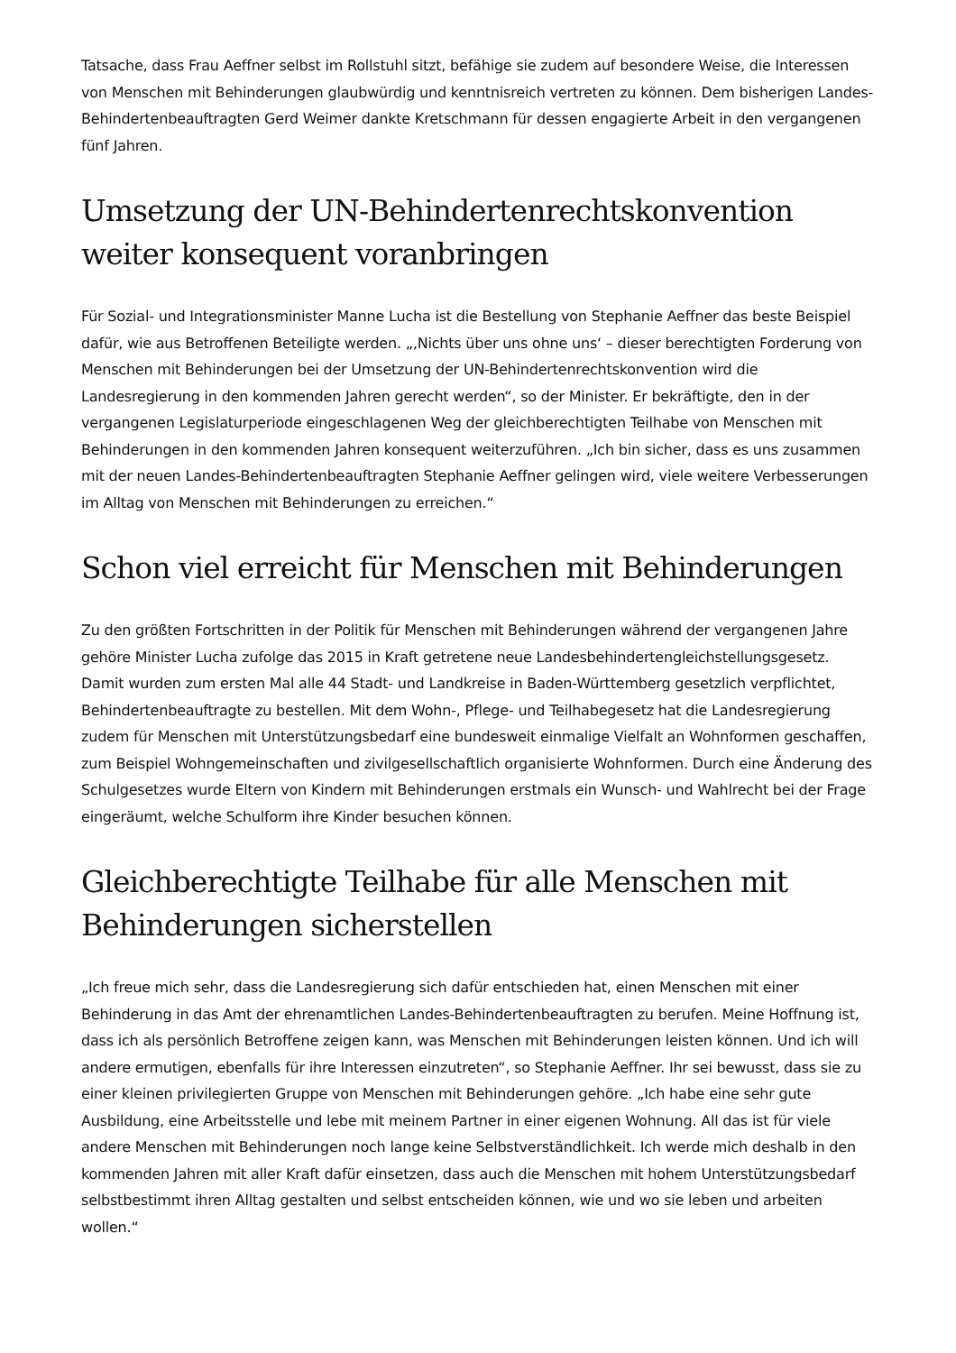Tatsache, dass Frau Aeffner selbst im Rollstuhl sitzt, befähige sie zudem auf besondere Weise, die Interessen von Menschen mit Behinderungen glaubwürdig und kenntnisreich vertreten zu können. Dem bisherigen Landes-Behindertenbeauftragten Gerd Weimer dankte Kretschmann für dessen engagierte Arbeit in den vergangenen fünf Jahren.
Umsetzung der UN-Behindertenrechtskonvention weiter konsequent voranbringen
Für Sozial- und Integrationsminister Manne Lucha ist die Bestellung von Stephanie Aeffner das beste Beispiel dafür, wie aus Betroffenen Beteiligte werden. „‚Nichts über uns ohne uns‘ – dieser berechtigten Forderung von Menschen mit Behinderungen bei der Umsetzung der UN-Behindertenrechtskonvention wird die Landesregierung in den kommenden Jahren gerecht werden“, so der Minister. Er bekräftigte, den in der vergangenen Legislaturperiode eingeschlagenen Weg der gleichberechtigten Teilhabe von Menschen mit Behinderungen in den kommenden Jahren konsequent weiterzuführen. „Ich bin sicher, dass es uns zusammen mit der neuen Landes-Behindertenbeauftragten Stephanie Aeffner gelingen wird, viele weitere Verbesserungen im Alltag von Menschen mit Behinderungen zu erreichen.“
Schon viel erreicht für Menschen mit Behinderungen
Zu den größten Fortschritten in der Politik für Menschen mit Behinderungen während der vergangenen Jahre gehöre Minister Lucha zufolge das 2015 in Kraft getretene neue Landesbehindertengleichstellungsgesetz. Damit wurden zum ersten Mal alle 44 Stadt- und Landkreise in Baden-Württemberg gesetzlich verpflichtet, Behindertenbeauftragte zu bestellen. Mit dem Wohn-, Pflege- und Teilhabegesetz hat die Landesregierung zudem für Menschen mit Unterstützungsbedarf eine bundesweit einmalige Vielfalt an Wohnformen geschaffen, zum Beispiel Wohngemeinschaften und zivilgesellschaftlich organisierte Wohnformen. Durch eine Änderung des Schulgesetzes wurde Eltern von Kindern mit Behinderungen erstmals ein Wunsch- und Wahlrecht bei der Frage eingeräumt, welche Schulform ihre Kinder besuchen können.
Gleichberechtigte Teilhabe für alle Menschen mit Behinderungen sicherstellen
„Ich freue mich sehr, dass die Landesregierung sich dafür entschieden hat, einen Menschen mit einer Behinderung in das Amt der ehrenamtlichen Landes-Behindertenbeauftragten zu berufen. Meine Hoffnung ist, dass ich als persönlich Betroffene zeigen kann, was Menschen mit Behinderungen leisten können. Und ich will andere ermutigen, ebenfalls für ihre Interessen einzutreten“, so Stephanie Aeffner. Ihr sei bewusst, dass sie zu einer kleinen privilegierten Gruppe von Menschen mit Behinderungen gehöre. „Ich habe eine sehr gute Ausbildung, eine Arbeitsstelle und lebe mit meinem Partner in einer eigenen Wohnung. All das ist für viele andere Menschen mit Behinderungen noch lange keine Selbstverständlichkeit. Ich werde mich deshalb in den kommenden Jahren mit aller Kraft dafür einsetzen, dass auch die Menschen mit hohem Unterstützungsbedarf selbstbestimmt ihren Alltag gestalten und selbst entscheiden können, wie und wo sie leben und arbeiten wollen.“